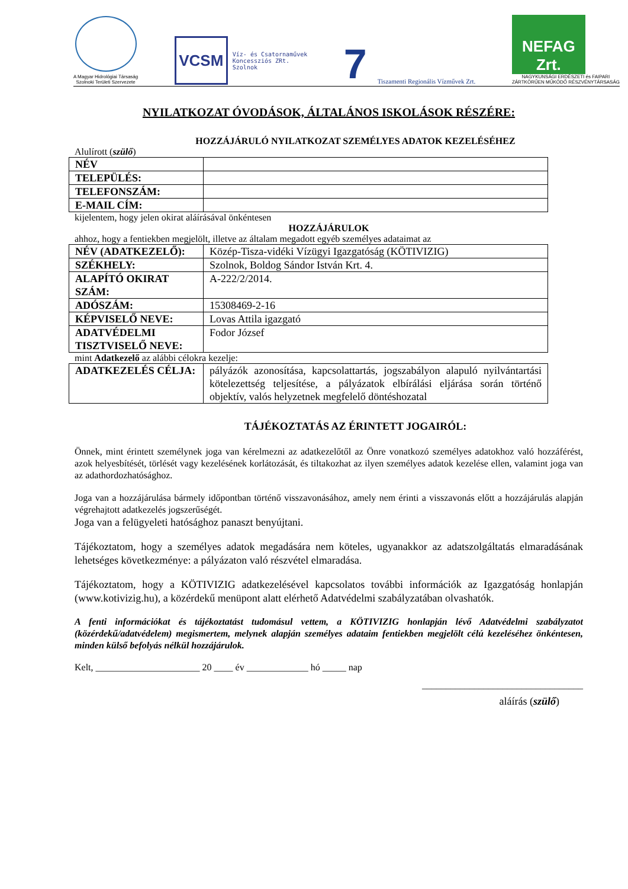A Magyar Hidrológiai Társaság
Szolnoki Területi Szervezete
VCSM
Víz- és Csatornaművek
Koncessziós ZRt.
Szolnok
7 Tiszamenti Regionális Vízművek Zrt.
NEFAG Zrt.
NAGYKUNSÁGI ERDÉSZETI és FAIPARI
ZÁRTKÖRŰEN MŰKÖDŐ RÉSZVÉNYTÁRSASÁG
NYILATKOZAT ÓVODÁSOK, ÁLTALÁNOS ISKOLÁSOK RÉSZÉRE:
HOZZÁJÁRULÓ NYILATKOZAT SZEMÉLYES ADATOK KEZELÉSÉHEZ
Alulírott (szülő)
| NÉV | |
| TELEPÜLÉS: | |
| TELEFONSZÁM: | |
| E-MAIL CÍM: | |
kijelentem, hogy jelen okirat aláírásával önkéntesen
HOZZÁJÁRULOK
ahhoz, hogy a fentiekben megjelölt, illetve az általam megadott egyéb személyes adataimat az
| NÉV (ADATKEZELŐ): | Közép-Tisza-vidéki Vízügyi Igazgatóság (KÖTIVIZIG) |
| SZÉKHELY: | Szolnok, Boldog Sándor István Krt. 4. |
| ALAPÍTÓ OKIRAT SZÁM: | A-222/2/2014. |
| ADÓSZÁM: | 15308469-2-16 |
| KÉPVISELŐ NEVE: | Lovas Attila igazgató |
| ADATVÉDELMI TISZTVISELŐ NEVE: | Fodor József |
mint Adatkezelő az alábbi célokra kezelje:
| ADATKEZELÉS CÉLJA: | pályázók azonosítása, kapcsolattartás, jogszabályon alapuló nyilvántartási kötelezettség teljesítése, a pályázatok elbírálási eljárása során történő objektív, valós helyzetnek megfelelő döntéshozatal |
TÁJÉKOZTATÁS AZ ÉRINTETT JOGAIRÓL:
Önnek, mint érintett személynek joga van kérelmezni az adatkezelőtől az Önre vonatkozó személyes adatokhoz való hozzáférést, azok helyesbítését, törlését vagy kezelésének korlátozását, és tiltakozhat az ilyen személyes adatok kezelése ellen, valamint joga van az adathordozhatósághoz.
Joga van a hozzájárulása bármely időpontban történő visszavonásához, amely nem érinti a visszavonás előtt a hozzájárulás alapján végrehajtott adatkezelés jogszerűségét.
Joga van a felügyeleti hatósághoz panaszt benyújtani.
Tájékoztatom, hogy a személyes adatok megadására nem köteles, ugyanakkor az adatszolgáltatás elmaradásának lehetséges következménye: a pályázaton való részvétel elmaradása.
Tájékoztatom, hogy a KÖTIVIZIG adatkezelésével kapcsolatos további információk az Igazgatóság honlapján (www.kotivizig.hu), a közérdekű menüpont alatt elérhető Adatvédelmi szabályzatában olvashatók.
A fenti információkat és tájékoztatást tudomásul vettem, a KÖTIVIZIG honlapján lévő Adatvédelmi szabályzatot (közérdekű/adatvédelem) megismertem, melynek alapján személyes adataim fentiekben megjelölt célú kezeléséhez önkéntesen, minden külső befolyás nélkül hozzájárulok.
Kelt, ______________________ 20 ____ év _____________ hó _____ nap
__________________________________
aláírás (szülő)